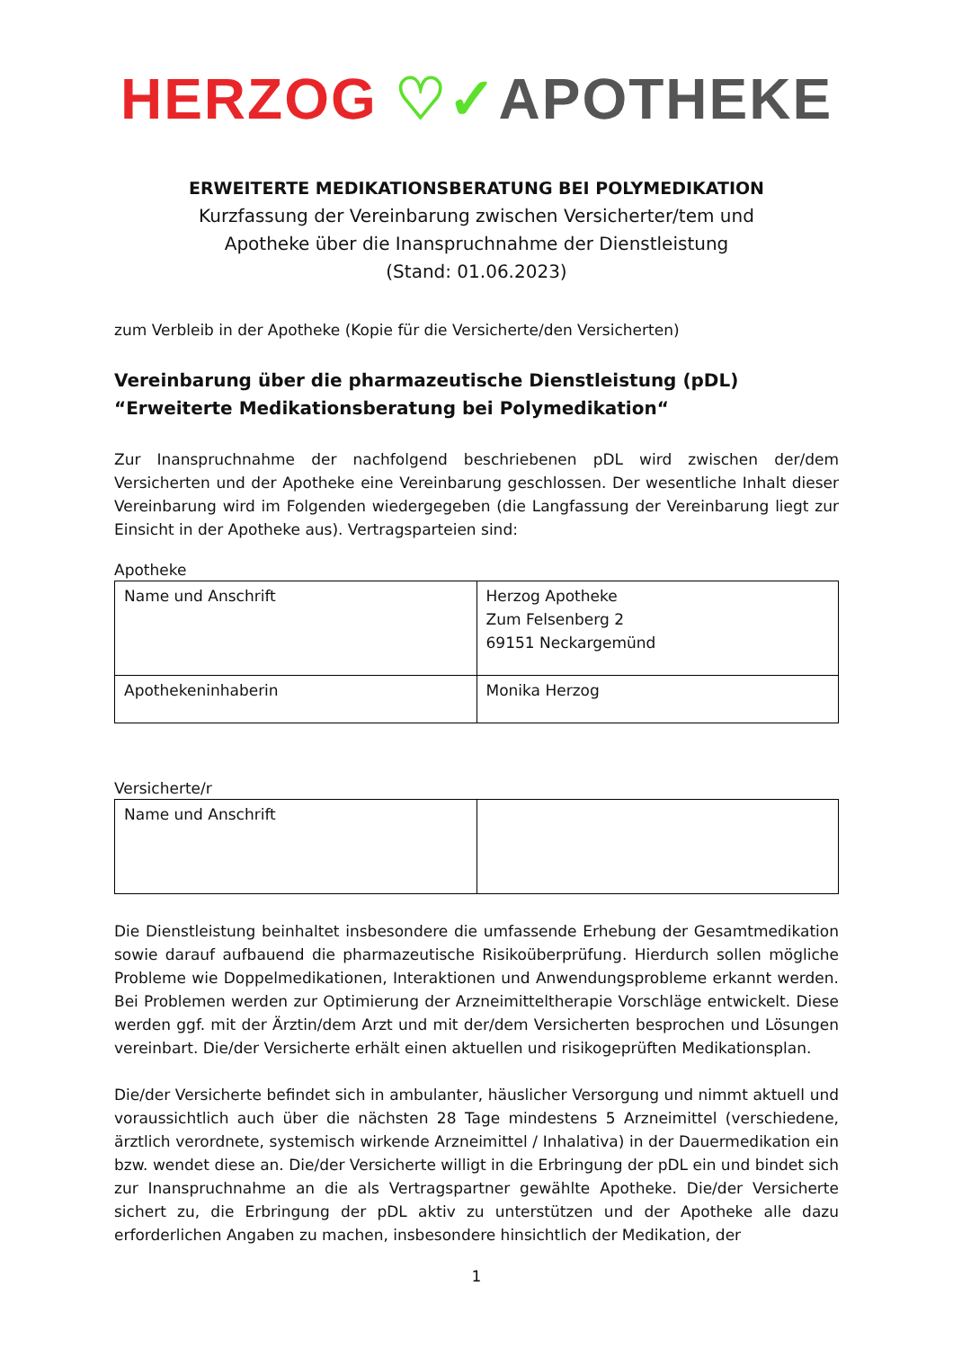HERZOG ♡✓APOTHEKE
ERWEITERTE MEDIKATIONSBERATUNG BEI POLYMEDIKATION
Kurzfassung der Vereinbarung zwischen Versicherter/tem und
Apotheke über die Inanspruchnahme der Dienstleistung
(Stand: 01.06.2023)
zum Verbleib in der Apotheke (Kopie für die Versicherte/den Versicherten)
Vereinbarung über die pharmazeutische Dienstleistung (pDL)
“Erweiterte Medikationsberatung bei Polymedikation“
Zur Inanspruchnahme der nachfolgend beschriebenen pDL wird zwischen der/dem Versicherten und der Apotheke eine Vereinbarung geschlossen. Der wesentliche Inhalt dieser Vereinbarung wird im Folgenden wiedergegeben (die Langfassung der Vereinbarung liegt zur Einsicht in der Apotheke aus). Vertragsparteien sind:
Apotheke
| Name und Anschrift | Herzog Apotheke Zum Felsenberg 2 69151 Neckargemünd |
| Apothekeninhaberin | Monika Herzog |
Versicherte/r
| Name und Anschrift | |
Die Dienstleistung beinhaltet insbesondere die umfassende Erhebung der Gesamtmedikation sowie darauf aufbauend die pharmazeutische Risikoüberprüfung. Hierdurch sollen mögliche Probleme wie Doppelmedikationen, Interaktionen und Anwendungsprobleme erkannt werden. Bei Problemen werden zur Optimierung der Arzneimitteltherapie Vorschläge entwickelt. Diese werden ggf. mit der Ärztin/dem Arzt und mit der/dem Versicherten besprochen und Lösungen vereinbart. Die/der Versicherte erhält einen aktuellen und risikogeprüften Medikationsplan.
Die/der Versicherte befindet sich in ambulanter, häuslicher Versorgung und nimmt aktuell und voraussichtlich auch über die nächsten 28 Tage mindestens 5 Arzneimittel (verschiedene, ärztlich verordnete, systemisch wirkende Arzneimittel / Inhalativa) in der Dauermedikation ein bzw. wendet diese an. Die/der Versicherte willigt in die Erbringung der pDL ein und bindet sich zur Inanspruchnahme an die als Vertragspartner gewählte Apotheke. Die/der Versicherte sichert zu, die Erbringung der pDL aktiv zu unterstützen und der Apotheke alle dazu erforderlichen Angaben zu machen, insbesondere hinsichtlich der Medikation, der
1